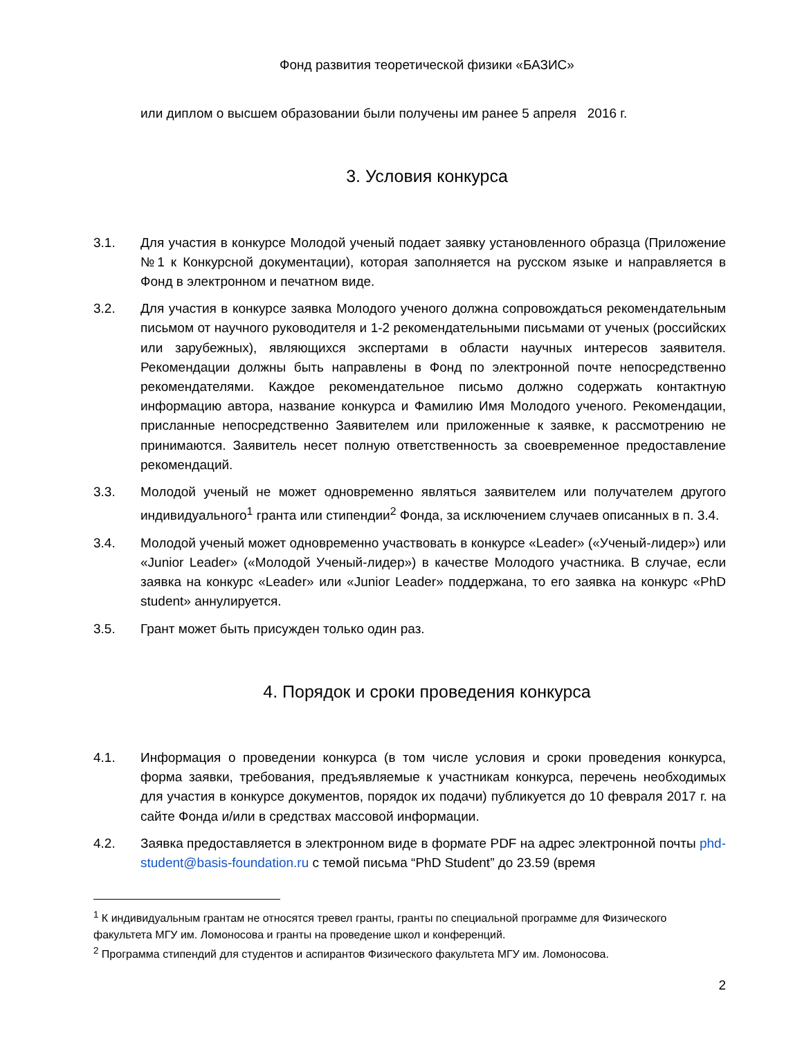Фонд развития теоретической физики «БАЗИС»
или диплом о высшем образовании были получены им ранее 5 апреля 2016 г.
3. Условия конкурса
3.1. Для участия в конкурсе Молодой ученый подает заявку установленного образца (Приложение №1 к Конкурсной документации), которая заполняется на русском языке и направляется в Фонд в электронном и печатном виде.
3.2. Для участия в конкурсе заявка Молодого ученого должна сопровождаться рекомендательным письмом от научного руководителя и 1-2 рекомендательными письмами от ученых (российских или зарубежных), являющихся экспертами в области научных интересов заявителя. Рекомендации должны быть направлены в Фонд по электронной почте непосредственно рекомендателями. Каждое рекомендательное письмо должно содержать контактную информацию автора, название конкурса и Фамилию Имя Молодого ученого. Рекомендации, присланные непосредственно Заявителем или приложенные к заявке, к рассмотрению не принимаются. Заявитель несет полную ответственность за своевременное предоставление рекомендаций.
3.3. Молодой ученый не может одновременно являться заявителем или получателем другого индивидуального<sup>1</sup> гранта или стипендии<sup>2</sup> Фонда, за исключением случаев описанных в п. 3.4.
3.4. Молодой ученый может одновременно участвовать в конкурсе «Leader» («Ученый-лидер») или «Junior Leader» («Молодой Ученый-лидер») в качестве Молодого участника. В случае, если заявка на конкурс «Leader» или «Junior Leader» поддержана, то его заявка на конкурс «PhD student» аннулируется.
3.5. Грант может быть присужден только один раз.
4. Порядок и сроки проведения конкурса
4.1. Информация о проведении конкурса (в том числе условия и сроки проведения конкурса, форма заявки, требования, предъявляемые к участникам конкурса, перечень необходимых для участия в конкурсе документов, порядок их подачи) публикуется до 10 февраля 2017 г. на сайте Фонда и/или в средствах массовой информации.
4.2. Заявка предоставляется в электронном виде в формате PDF на адрес электронной почты phd-student@basis-foundation.ru с темой письма “PhD Student” до 23.59 (время
<sup>1</sup> К индивидуальным грантам не относятся тревел гранты, гранты по специальной программе для Физического факультета МГУ им. Ломоносова и гранты на проведение школ и конференций.
<sup>2</sup> Программа стипендий для студентов и аспирантов Физического факультета МГУ им. Ломоносова.
2